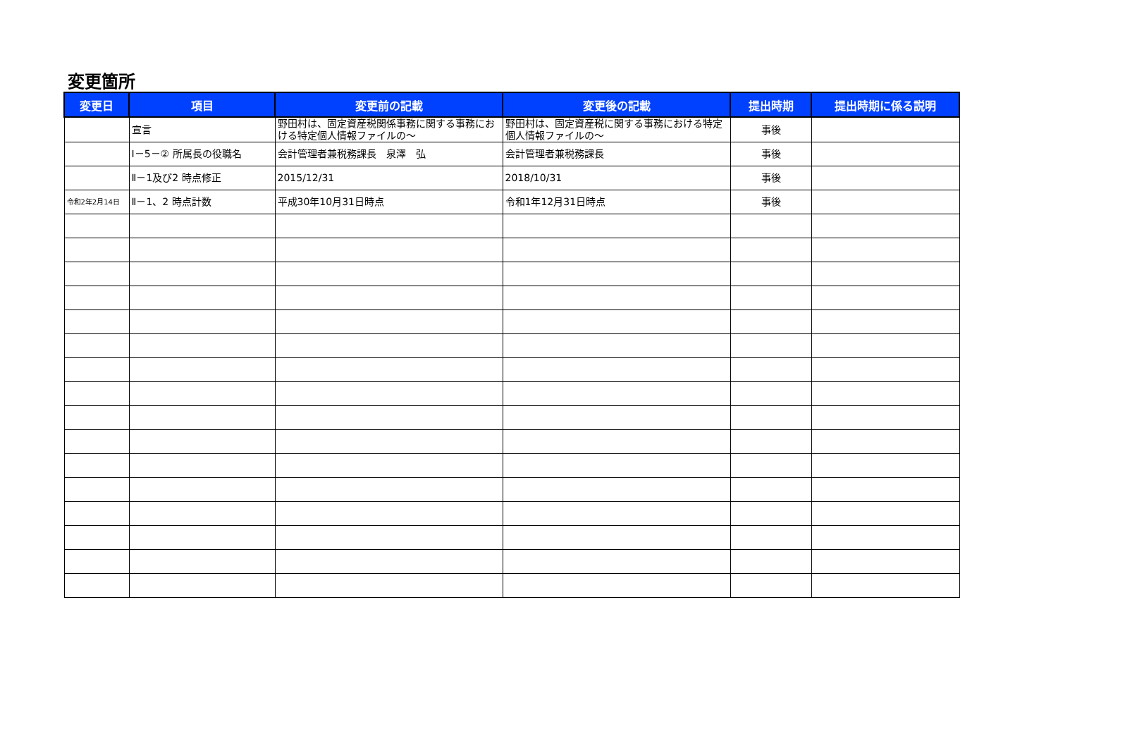変更箇所
| 変更日 | 項目 | 変更前の記載 | 変更後の記載 | 提出時期 | 提出時期に係る説明 |
| --- | --- | --- | --- | --- | --- |
| | 宣言 | 野田村は、固定資産税関係事務に関する事務における特定個人情報ファイルの～ | 野田村は、固定資産税に関する事務における特定個人情報ファイルの～ | 事後 | |
| | Ⅰ－5－② 所属長の役職名 | 会計管理者兼税務課長 泉澤 弘 | 会計管理者兼税務課長 | 事後 | |
| | Ⅱ－1及び2 時点修正 | 2015/12/31 | 2018/10/31 | 事後 | |
| 令和2年2月14日 | Ⅱ－1、2 時点計数 | 平成30年10月31日時点 | 令和1年12月31日時点 | 事後 | |